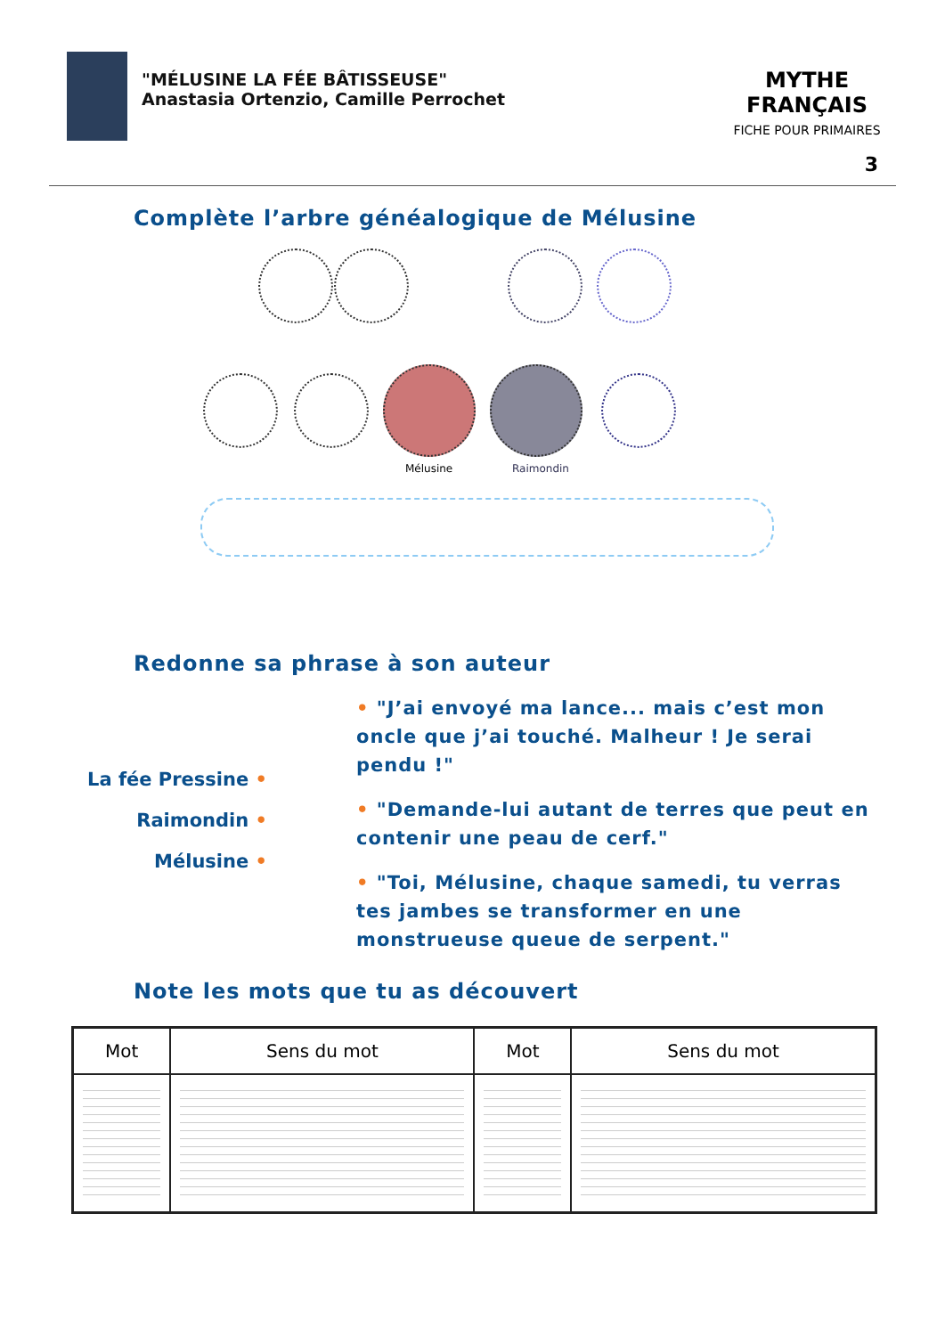"MÉLUSINE LA FÉE BÂTISSEUSE"
Anastasia Ortenzio, Camille Perrochet
MYTHE FRANÇAIS
FICHE POUR PRIMAIRES
3
Complète l’arbre généalogique de Mélusine
Mélusine Raimondin
Redonne sa phrase à son auteur
La fée Pressine •
Raimondin •
Mélusine •
• "J’ai envoyé ma lance... mais c’est mon oncle que j’ai touché. Malheur ! Je serai pendu !"
• "Demande-lui autant de terres que peut en contenir une peau de cerf."
• "Toi, Mélusine, chaque samedi, tu verras tes jambes se transformer en une monstrueuse queue de serpent."
Note les mots que tu as découvert
| Mot | Sens du mot | Mot | Sens du mot |
| --- | --- | --- | --- |